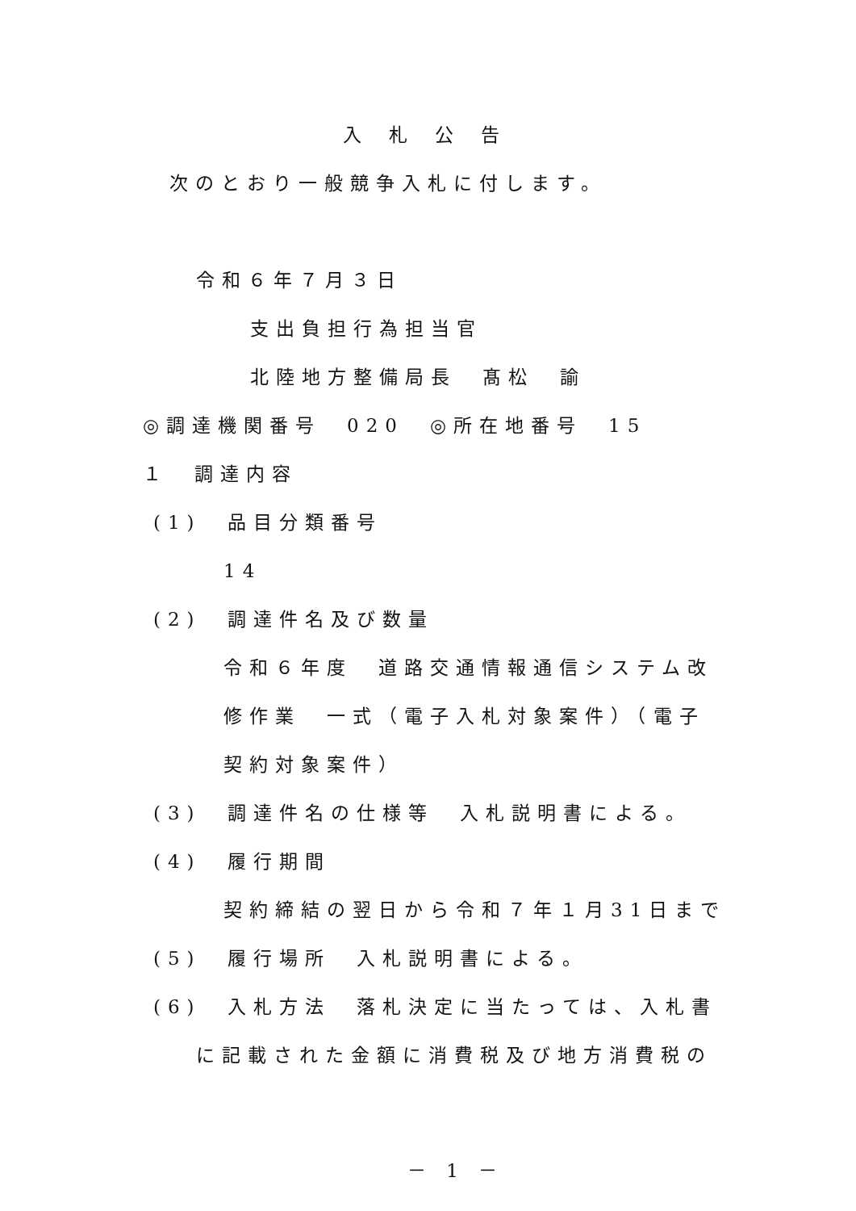入札公告
次のとおり一般競争入札に付します。
令和６年７月３日
支出負担行為担当官
北陸地方整備局長　髙松　諭
◎調達機関番号　020　◎所在地番号　15
１　調達内容
(1)　品目分類番号
14
(2)　調達件名及び数量
令和６年度　道路交通情報通信システム改
修作業　一式（電子入札対象案件）（電子
契約対象案件）
(3)　調達件名の仕様等　入札説明書による。
(4)　履行期間
契約締結の翌日から令和７年１月31日まで
(5)　履行場所　入札説明書による。
(6)　入札方法　落札決定に当たっては、入札書
に記載された金額に消費税及び地方消費税の
－ 1 －